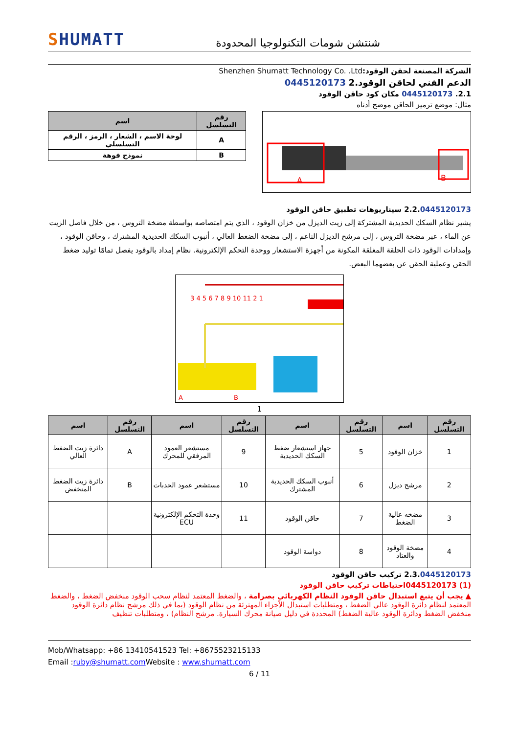SHUMATT
شنتشن شومات التكنولوجيا المحدودة
الشركة المصنعة لحقن الوقود: Shenzhen Shumatt Technology Co. ،Ltd
الدعم الفني لحاقن الوقود.2 0445120173
2.1. 0445120173 مكان كود حاقن الوقود
مثال: موضع ترميز الحاقن موضح أدناه
A B
| رقم التسلسل | اسم |
| --- | --- |
| A | لوحة الاسم ، الشعار ، الرمز ، الرقم التسلسلي |
| B | نموذج فوهة |
2.2.0445120173 سيناريوهات تطبيق حاقن الوقود
يشير نظام السكك الحديدية المشتركة إلى زيت الديزل من خزان الوقود ، الذي يتم امتصاصه بواسطة مضخة التروس ، من خلال فاصل الزيت عن الماء ، عبر مضخة التروس ، إلى مرشح الديزل الناعم ، إلى مضخة الضغط العالي ، أنبوب السكك الحديدية المشترك ، وحاقن الوقود ، وإمدادات الوقود ذات الحلقة المغلقة المكونة من أجهزة الاستشعار ووحدة التحكم الإلكترونية. نظام إمداد بالوقود يفصل تمامًا توليد ضغط الحقن وعملية الحقن عن بعضهما البعض.
A B
3 4 5 6 7 8 9 10 11 2 1
1
| رقم التسلسل | اسم | رقم التسلسل | اسم | رقم التسلسل | اسم | رقم التسلسل | اسم |
| --- | --- | --- | --- | --- | --- | --- | --- |
| 1 | خزان الوقود | 5 | جهاز استشعار ضغط السكك الحديدية | 9 | مستشعر العمود المرفقي للمحرك | A | دائرة زيت الضغط العالي |
| 2 | مرشح ديزل | 6 | أنبوب السكك الحديدية المشترك | 10 | مستشعر عمود الحدبات | B | دائرة زيت الضغط المنخفض |
| 3 | مضخه عالية الضغط | 7 | حاقن الوقود | 11 | وحدة التحكم الإلكترونية ECU | | |
| 4 | مضخة الوقود والعتاد | 8 | دواسة الوقود | | | | |
2.3.0445120173 تركيب حاقن الوقود
(1) 0445120173احتياطات تركيب حاقن الوقود
▲ يجب أن يتبع استبدال حاقن الوقود النظام الكهربائي بصرامة ، والضغط المعتمد لنظام سحب الوقود منخفض الضغط ، والضغط المعتمد لنظام دائرة الوقود عالي الضغط ، ومتطلبات استبدال الأجزاء المهترئة من نظام الوقود (بما في ذلك مرشح نظام دائرة الوقود منخفض الضغط ودائرة الوقود عالية الضغط) المحددة في دليل صيانة محرك السيارة. مرشح النظام) ، ومتطلبات تنظيف
Mob/Whatsapp: +86 13410541523 Tel: +8675523215133
Email :ruby@shumatt.com Website : www.shumatt.com
6 / 11